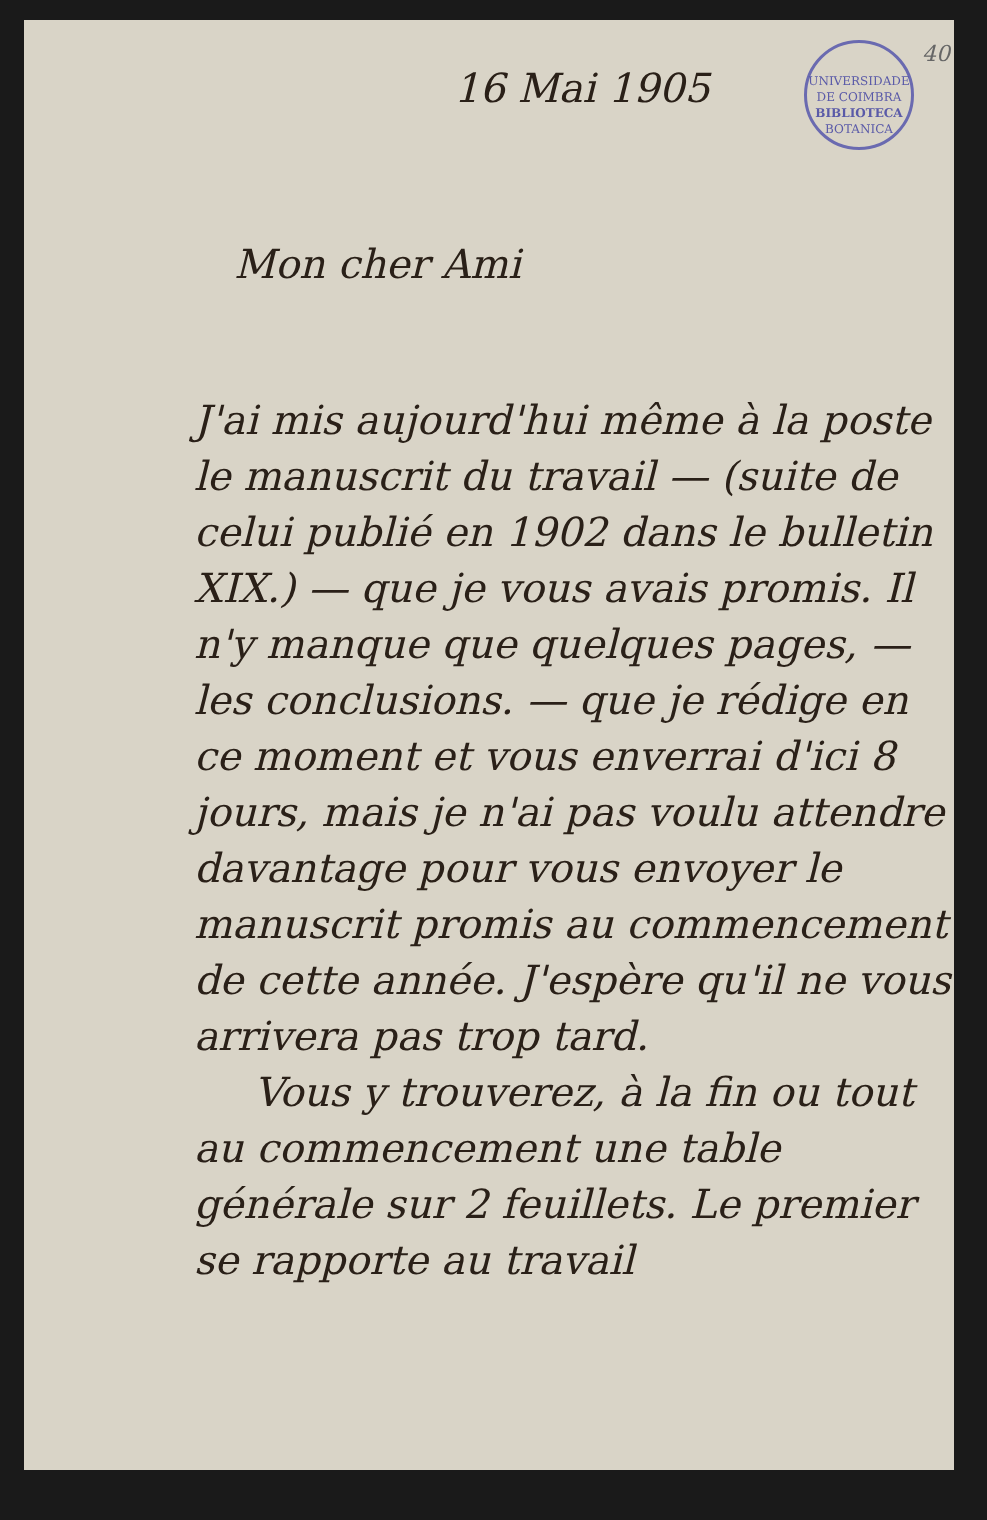40
UNIVERSIDADE DE COIMBRA
BIBLIOTECA
BOTANICA
16 Mai 1905
Mon cher Ami
J'ai mis aujourd'hui même à la poste le manuscrit du travail — (suite de celui publié en 1902 dans le bulletin XIX.) — que je vous avais promis. Il n'y manque que quelques pages, — les conclusions. — que je rédige en ce moment et vous enverrai d'ici 8 jours, mais je n'ai pas voulu attendre davantage pour vous envoyer le manuscrit promis au commencement de cette année. J'espère qu'il ne vous arrivera pas trop tard.
Vous y trouverez, à la fin ou tout au commencement une table générale sur 2 feuillets. Le premier se rapporte au travail